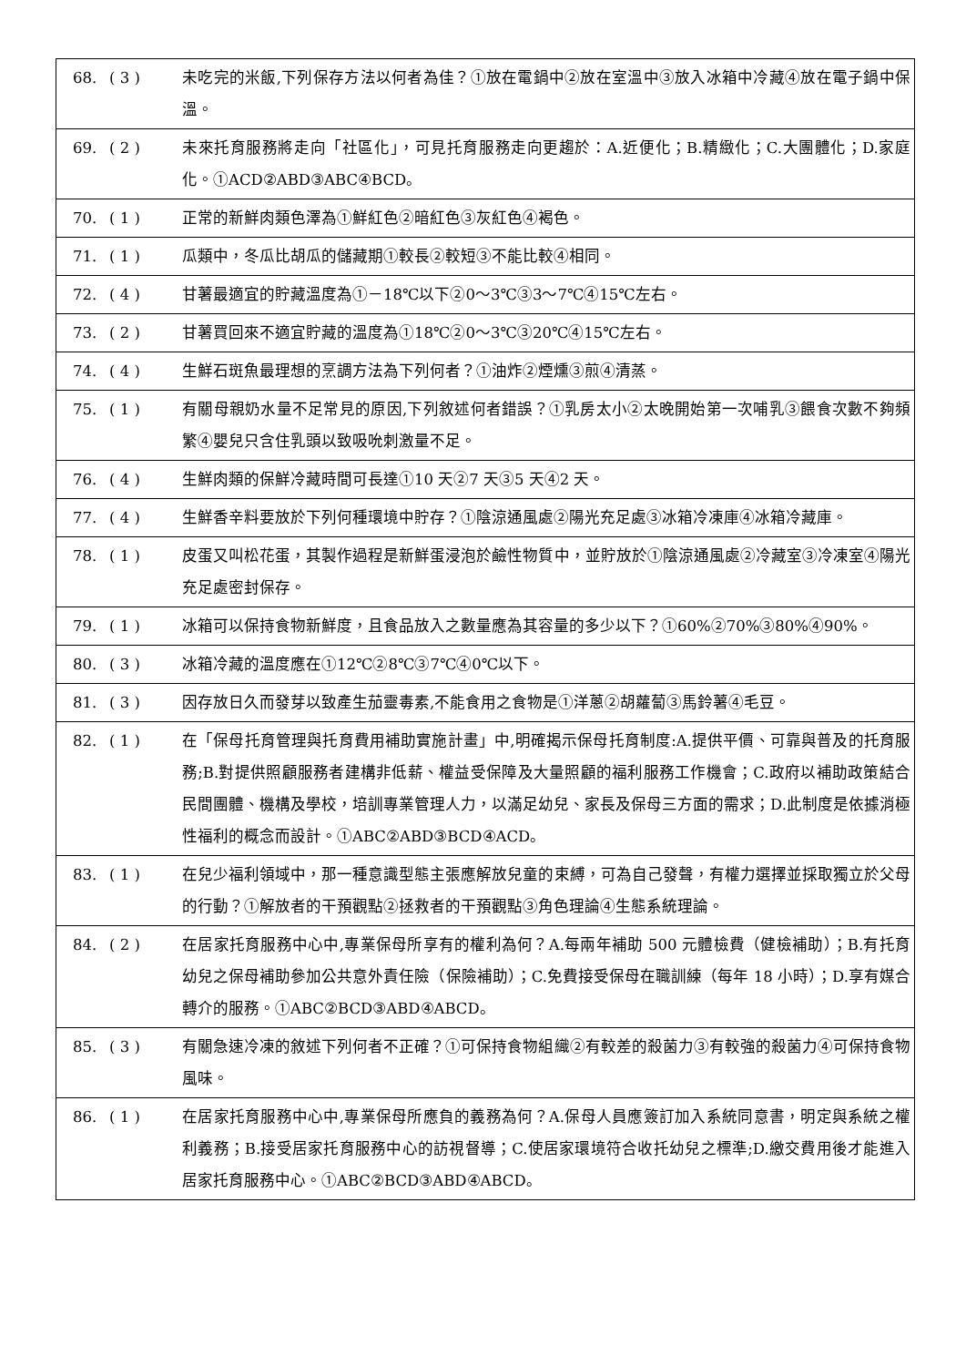| 68. | ( 3 ) | 未吃完的米飯,下列保存方法以何者為佳？①放在電鍋中②放在室溫中③放入冰箱中冷藏④放在電子鍋中保溫。 |
| 69. | ( 2 ) | 未來托育服務將走向「社區化」，可見托育服務走向更趨於：A.近便化；B.精緻化；C.大團體化；D.家庭化。①ACD②ABD③ABC④BCD。 |
| 70. | ( 1 ) | 正常的新鮮肉類色澤為①鮮紅色②暗紅色③灰紅色④褐色。 |
| 71. | ( 1 ) | 瓜類中，冬瓜比胡瓜的儲藏期①較長②較短③不能比較④相同。 |
| 72. | ( 4 ) | 甘薯最適宜的貯藏溫度為①－18℃以下②0～3℃③3～7℃④15℃左右。 |
| 73. | ( 2 ) | 甘薯買回來不適宜貯藏的溫度為①18℃②0～3℃③20℃④15℃左右。 |
| 74. | ( 4 ) | 生鮮石斑魚最理想的烹調方法為下列何者？①油炸②煙燻③煎④清蒸。 |
| 75. | ( 1 ) | 有關母親奶水量不足常見的原因,下列敘述何者錯誤？①乳房太小②太晚開始第一次哺乳③餵食次數不夠頻繁④嬰兒只含住乳頭以致吸吮刺激量不足。 |
| 76. | ( 4 ) | 生鮮肉類的保鮮冷藏時間可長達①10 天②7 天③5 天④2 天。 |
| 77. | ( 4 ) | 生鮮香辛料要放於下列何種環境中貯存？①陰涼通風處②陽光充足處③冰箱冷凍庫④冰箱冷藏庫。 |
| 78. | ( 1 ) | 皮蛋又叫松花蛋，其製作過程是新鮮蛋浸泡於鹼性物質中，並貯放於①陰涼通風處②冷藏室③冷凍室④陽光充足處密封保存。 |
| 79. | ( 1 ) | 冰箱可以保持食物新鮮度，且食品放入之數量應為其容量的多少以下？①60%②70%③80%④90%。 |
| 80. | ( 3 ) | 冰箱冷藏的溫度應在①12℃②8℃③7℃④0℃以下。 |
| 81. | ( 3 ) | 因存放日久而發芽以致產生茄靈毒素,不能食用之食物是①洋蔥②胡蘿蔔③馬鈴薯④毛豆。 |
| 82. | ( 1 ) | 在「保母托育管理與托育費用補助實施計畫」中,明確揭示保母托育制度:A.提供平價、可靠與普及的托育服務;B.對提供照顧服務者建構非低薪、權益受保障及大量照顧的福利服務工作機會；C.政府以補助政策結合民間團體、機構及學校，培訓專業管理人力，以滿足幼兒、家長及保母三方面的需求；D.此制度是依據消極性福利的概念而設計。①ABC②ABD③BCD④ACD。 |
| 83. | ( 1 ) | 在兒少福利領域中，那一種意識型態主張應解放兒童的束縛，可為自己發聲，有權力選擇並採取獨立於父母的行動？①解放者的干預觀點②拯救者的干預觀點③角色理論④生態系統理論。 |
| 84. | ( 2 ) | 在居家托育服務中心中,專業保母所享有的權利為何？A.每兩年補助 500 元體檢費（健檢補助）；B.有托育幼兒之保母補助參加公共意外責任險（保險補助）；C.免費接受保母在職訓練（每年 18 小時）；D.享有媒合轉介的服務。①ABC②BCD③ABD④ABCD。 |
| 85. | ( 3 ) | 有關急速冷凍的敘述下列何者不正確？①可保持食物組織②有較差的殺菌力③有較強的殺菌力④可保持食物風味。 |
| 86. | ( 1 ) | 在居家托育服務中心中,專業保母所應負的義務為何？A.保母人員應簽訂加入系統同意書，明定與系統之權利義務；B.接受居家托育服務中心的訪視督導；C.使居家環境符合收托幼兒之標準;D.繳交費用後才能進入居家托育服務中心。①ABC②BCD③ABD④ABCD。 |